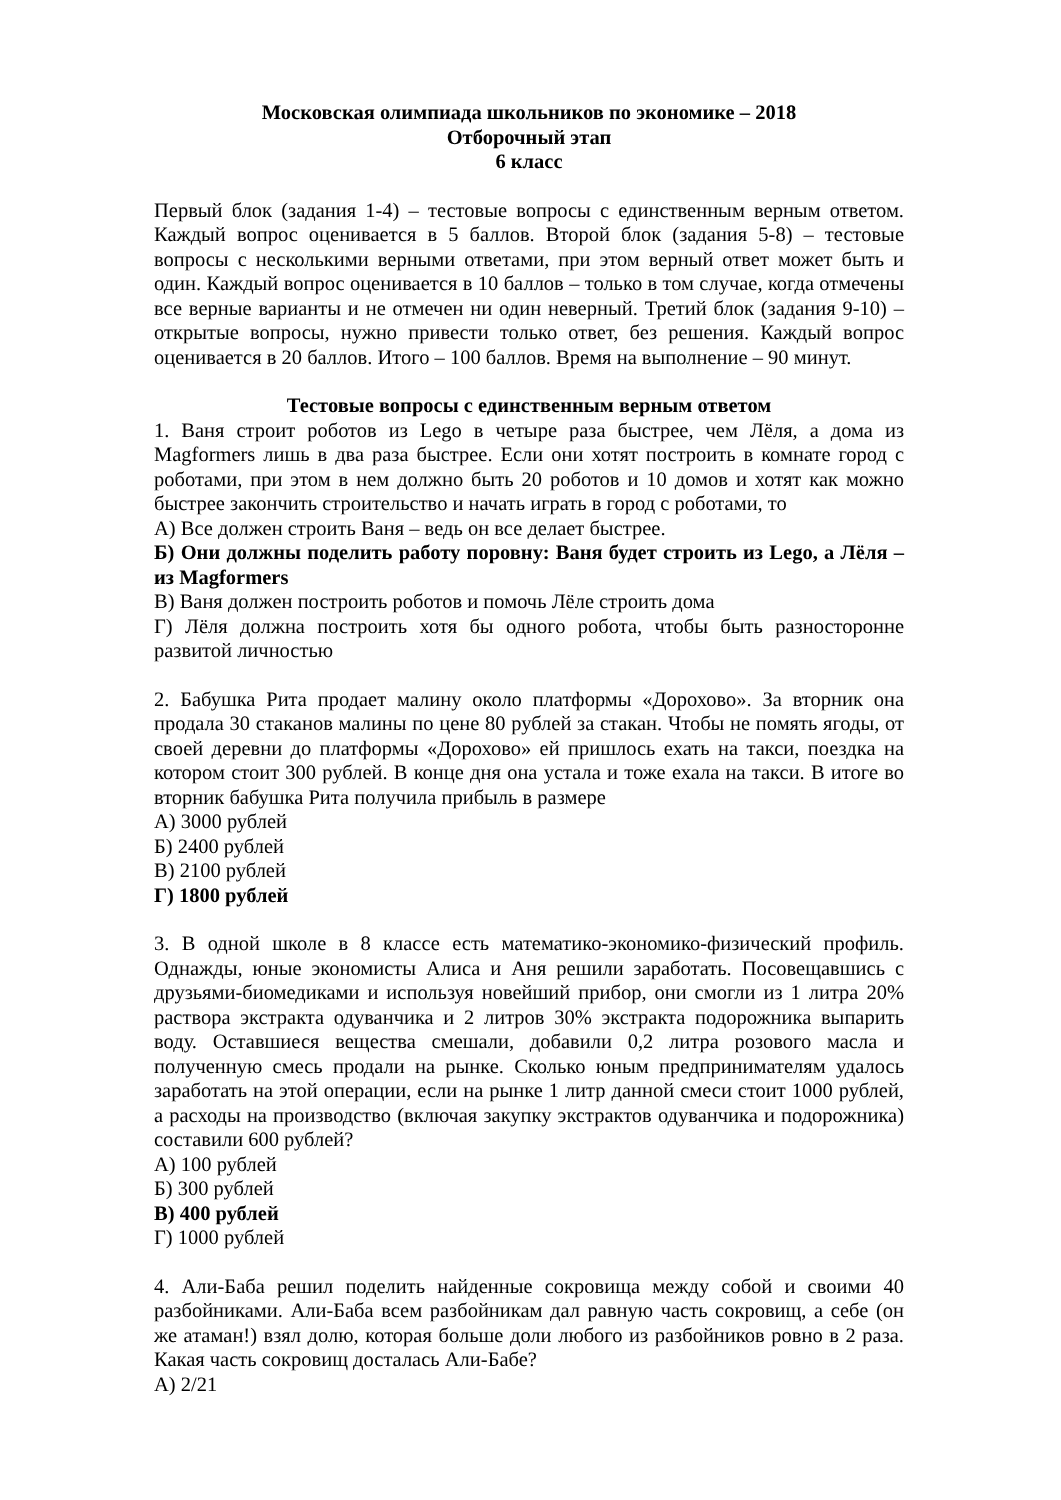Московская олимпиада школьников по экономике – 2018
Отборочный этап
6 класс
Первый блок (задания 1-4) – тестовые вопросы с единственным верным ответом. Каждый вопрос оценивается в 5 баллов. Второй блок (задания 5-8) – тестовые вопросы с несколькими верными ответами, при этом верный ответ может быть и один. Каждый вопрос оценивается в 10 баллов – только в том случае, когда отмечены все верные варианты и не отмечен ни один неверный. Третий блок (задания 9-10) – открытые вопросы, нужно привести только ответ, без решения. Каждый вопрос оценивается в 20 баллов. Итого – 100 баллов. Время на выполнение – 90 минут.
Тестовые вопросы с единственным верным ответом
1. Ваня строит роботов из Lego в четыре раза быстрее, чем Лёля, а дома из Magformers лишь в два раза быстрее. Если они хотят построить в комнате город с роботами, при этом в нем должно быть 20 роботов и 10 домов и хотят как можно быстрее закончить строительство и начать играть в город с роботами, то
А) Все должен строить Ваня – ведь он все делает быстрее.
Б) Они должны поделить работу поровну: Ваня будет строить из Lego, а Лёля – из Magformers
В) Ваня должен построить роботов и помочь Лёле строить дома
Г) Лёля должна построить хотя бы одного робота, чтобы быть разносторонне развитой личностью
2. Бабушка Рита продает малину около платформы «Дорохово». За вторник она продала 30 стаканов малины по цене 80 рублей за стакан. Чтобы не помять ягоды, от своей деревни до платформы «Дорохово» ей пришлось ехать на такси, поездка на котором стоит 300 рублей. В конце дня она устала и тоже ехала на такси. В итоге во вторник бабушка Рита получила прибыль в размере
А) 3000 рублей
Б) 2400 рублей
В) 2100 рублей
Г) 1800 рублей
3. В одной школе в 8 классе есть математико-экономико-физический профиль. Однажды, юные экономисты Алиса и Аня решили заработать. Посовещавшись с друзьями-биомедиками и используя новейший прибор, они смогли из 1 литра 20% раствора экстракта одуванчика и 2 литров 30% экстракта подорожника выпарить воду. Оставшиеся вещества смешали, добавили 0,2 литра розового масла и полученную смесь продали на рынке. Сколько юным предпринимателям удалось заработать на этой операции, если на рынке 1 литр данной смеси стоит 1000 рублей, а расходы на производство (включая закупку экстрактов одуванчика и подорожника) составили 600 рублей?
А) 100 рублей
Б) 300 рублей
В) 400 рублей
Г) 1000 рублей
4. Али-Баба решил поделить найденные сокровища между собой и своими 40 разбойниками. Али-Баба всем разбойникам дал равную часть сокровищ, а себе (он же атаман!) взял долю, которая больше доли любого из разбойников ровно в 2 раза. Какая часть сокровищ досталась Али-Бабе?
А) 2/21